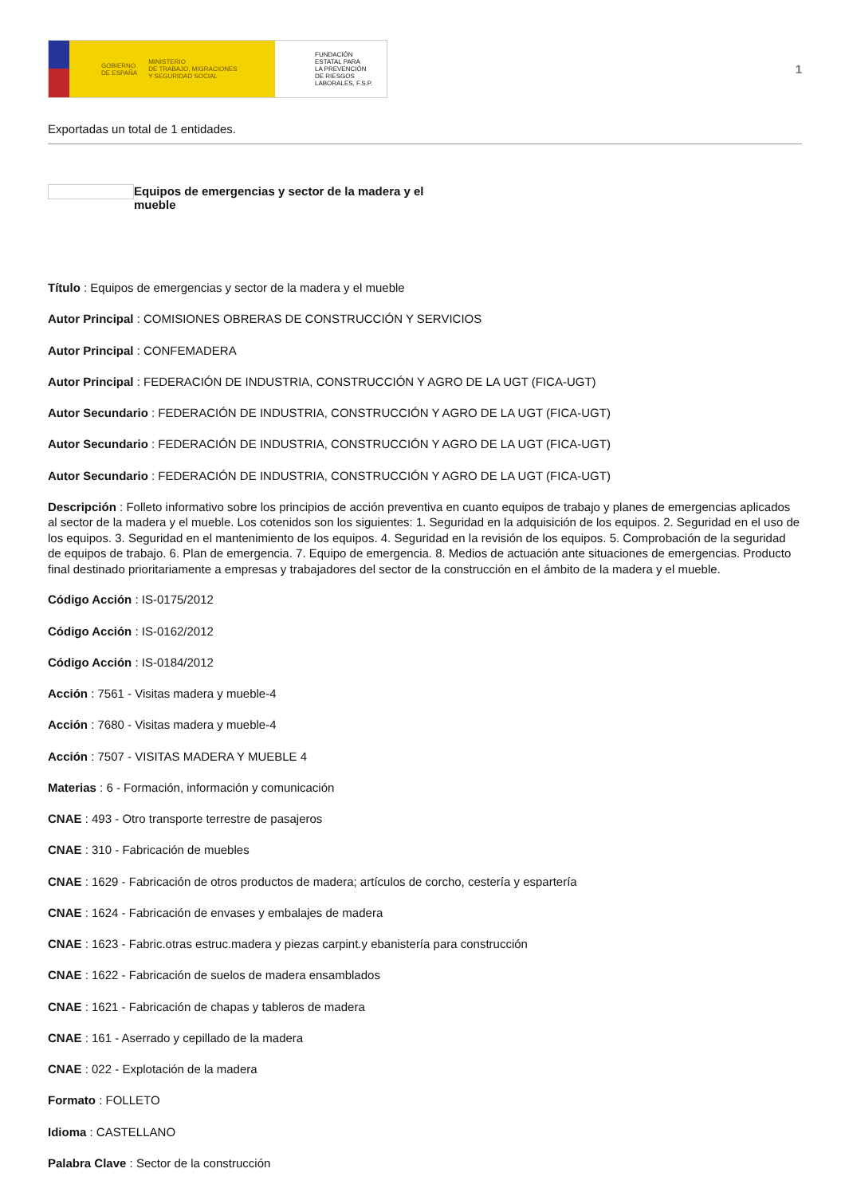GOBIERNO
DE ESPAÑA MINISTERIO
DE TRABAJO, MIGRACIONES
Y SEGURIDAD SOCIAL
FUNDACIÓN
ESTATAL PARA
LA PREVENCIÓN
DE RIESGOS
LABORALES, F.S.P.
1
Exportadas un total de 1 entidades.
Equipos de emergencias y sector de la madera y el mueble
Título : Equipos de emergencias y sector de la madera y el mueble
Autor Principal : COMISIONES OBRERAS DE CONSTRUCCIÓN Y SERVICIOS
Autor Principal : CONFEMADERA
Autor Principal : FEDERACIÓN DE INDUSTRIA, CONSTRUCCIÓN Y AGRO DE LA UGT (FICA-UGT)
Autor Secundario : FEDERACIÓN DE INDUSTRIA, CONSTRUCCIÓN Y AGRO DE LA UGT (FICA-UGT)
Autor Secundario : FEDERACIÓN DE INDUSTRIA, CONSTRUCCIÓN Y AGRO DE LA UGT (FICA-UGT)
Autor Secundario : FEDERACIÓN DE INDUSTRIA, CONSTRUCCIÓN Y AGRO DE LA UGT (FICA-UGT)
Descripción : Folleto informativo sobre los principios de acción preventiva en cuanto equipos de trabajo y planes de emergencias aplicados al sector de la madera y el mueble. Los cotenidos son los siguientes: 1. Seguridad en la adquisición de los equipos. 2. Seguridad en el uso de los equipos. 3. Seguridad en el mantenimiento de los equipos. 4. Seguridad en la revisión de los equipos. 5. Comprobación de la seguridad de equipos de trabajo. 6. Plan de emergencia. 7. Equipo de emergencia. 8. Medios de actuación ante situaciones de emergencias. Producto final destinado prioritariamente a empresas y trabajadores del sector de la construcción en el ámbito de la madera y el mueble.
Código Acción : IS-0175/2012
Código Acción : IS-0162/2012
Código Acción : IS-0184/2012
Acción : 7561 - Visitas madera y mueble-4
Acción : 7680 - Visitas madera y mueble-4
Acción : 7507 - VISITAS MADERA Y MUEBLE 4
Materias : 6 - Formación, información y comunicación
CNAE : 493 - Otro transporte terrestre de pasajeros
CNAE : 310 - Fabricación de muebles
CNAE : 1629 - Fabricación de otros productos de madera; artículos de corcho, cestería y espartería
CNAE : 1624 - Fabricación de envases y embalajes de madera
CNAE : 1623 - Fabric.otras estruc.madera y piezas carpint.y ebanistería para construcción
CNAE : 1622 - Fabricación de suelos de madera ensamblados
CNAE : 1621 - Fabricación de chapas y tableros de madera
CNAE : 161 - Aserrado y cepillado de la madera
CNAE : 022 - Explotación de la madera
Formato : FOLLETO
Idioma : CASTELLANO
Palabra Clave : Sector de la construcción